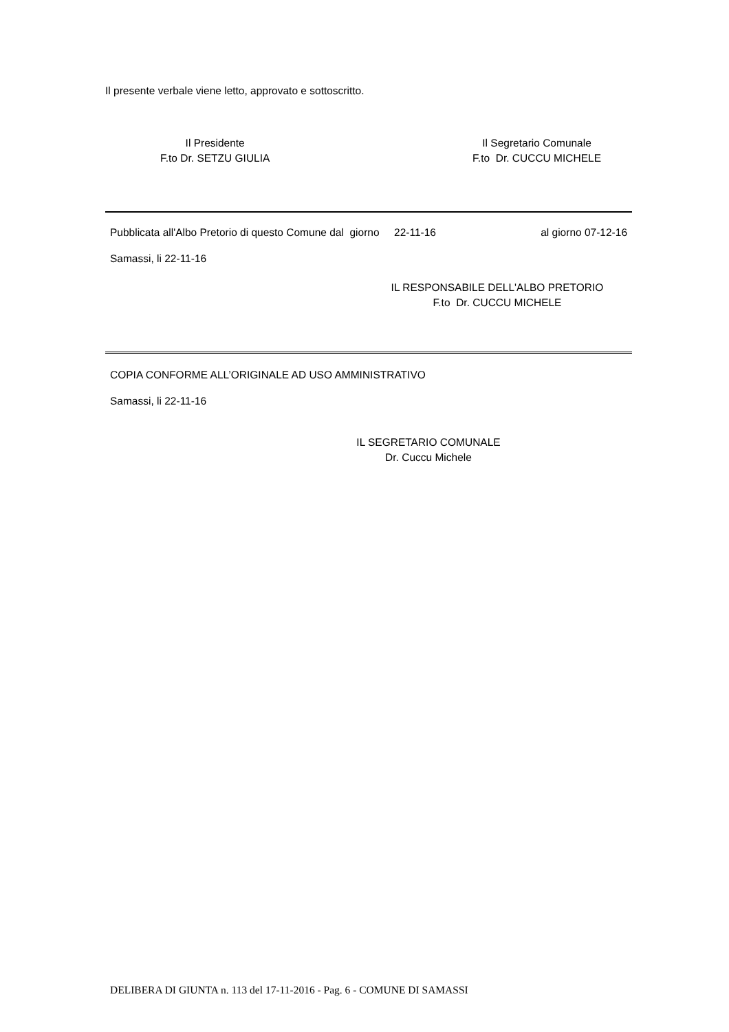Il presente verbale viene letto, approvato e sottoscritto.
Il Presidente
F.to Dr. SETZU GIULIA
Il Segretario Comunale
F.to Dr. CUCCU MICHELE
Pubblicata all'Albo Pretorio di questo Comune dal giorno 22-11-16 al giorno 07-12-16
Samassi, li 22-11-16
IL RESPONSABILE DELL'ALBO PRETORIO
F.to Dr. CUCCU MICHELE
COPIA CONFORME ALL’ORIGINALE AD USO AMMINISTRATIVO
Samassi, li 22-11-16
IL SEGRETARIO COMUNALE
Dr. Cuccu Michele
DELIBERA DI GIUNTA n. 113 del 17-11-2016 - Pag. 6 - COMUNE DI SAMASSI